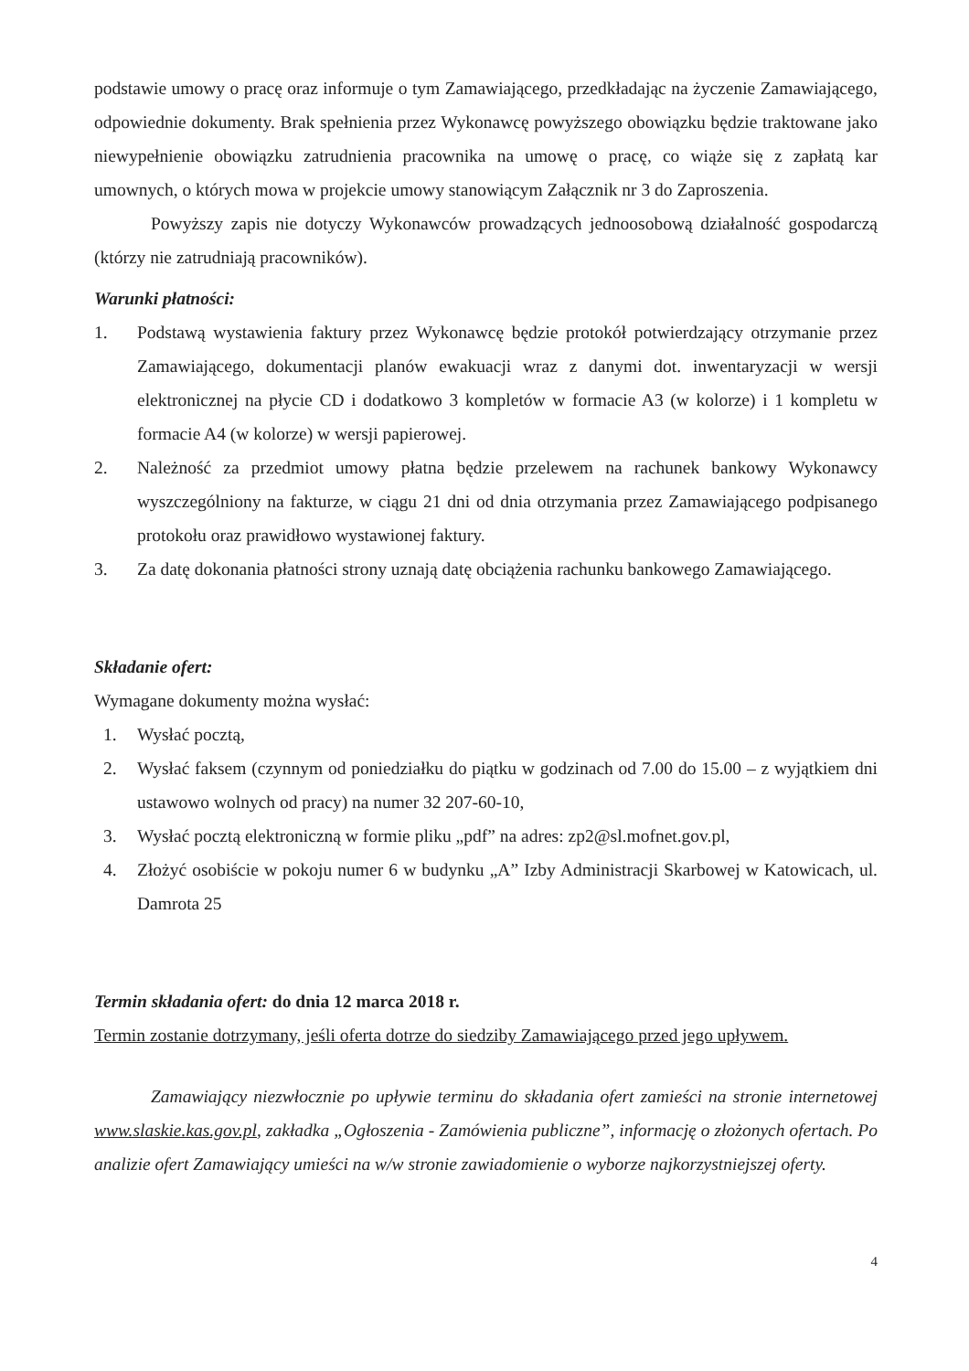podstawie umowy o pracę oraz informuje o tym Zamawiającego, przedkładając na życzenie Zamawiającego, odpowiednie dokumenty. Brak spełnienia przez Wykonawcę powyższego obowiązku będzie traktowane jako niewypełnienie obowiązku zatrudnienia pracownika na umowę o pracę, co wiąże się z zapłatą kar umownych, o których mowa w projekcie umowy stanowiącym Załącznik nr 3 do Zaproszenia.
Powyższy zapis nie dotyczy Wykonawców prowadzących jednoosobową działalność gospodarczą (którzy nie zatrudniają pracowników).
Warunki płatności:
1. Podstawą wystawienia faktury przez Wykonawcę będzie protokół potwierdzający otrzymanie przez Zamawiającego, dokumentacji planów ewakuacji wraz z danymi dot. inwentaryzacji w wersji elektronicznej na płycie CD i dodatkowo 3 kompletów w formacie A3 (w kolorze) i 1 kompletu w formacie A4 (w kolorze) w wersji papierowej.
2. Należność za przedmiot umowy płatna będzie przelewem na rachunek bankowy Wykonawcy wyszczególniony na fakturze, w ciągu 21 dni od dnia otrzymania przez Zamawiającego podpisanego protokołu oraz prawidłowo wystawionej faktury.
3. Za datę dokonania płatności strony uznają datę obciążenia rachunku bankowego Zamawiającego.
Składanie ofert:
Wymagane dokumenty można wysłać:
1. Wysłać pocztą,
2. Wysłać faksem (czynnym od poniedziałku do piątku w godzinach od 7.00 do 15.00 – z wyjątkiem dni ustawowo wolnych od pracy) na numer 32 207-60-10,
3. Wysłać pocztą elektroniczną w formie pliku „pdf” na adres: zp2@sl.mofnet.gov.pl,
4. Złożyć osobiście w pokoju numer 6 w budynku „A” Izby Administracji Skarbowej w Katowicach, ul. Damrota 25
Termin składania ofert: do dnia 12 marca 2018 r.
Termin zostanie dotrzymany, jeśli oferta dotrze do siedziby Zamawiającego przed jego upływem.
Zamawiający niezwłocznie po upływie terminu do składania ofert zamieści na stronie internetowej www.slaskie.kas.gov.pl, zakładka „Ogłoszenia - Zamówienia publiczne”, informację o złożonych ofertach. Po analizie ofert Zamawiający umieści na w/w stronie zawiadomienie o wyborze najkorzystniejszej oferty.
4